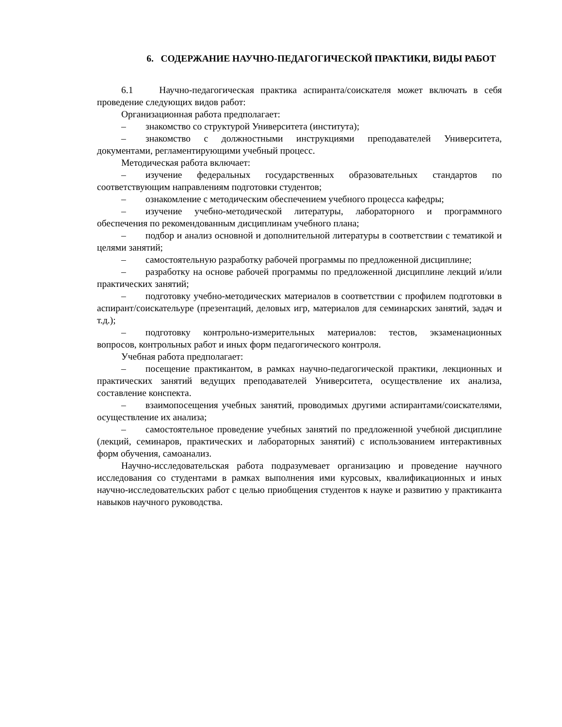6. СОДЕРЖАНИЕ НАУЧНО-ПЕДАГОГИЧЕСКОЙ ПРАКТИКИ, ВИДЫ РАБОТ
6.1 Научно-педагогическая практика аспиранта/соискателя может включать в себя проведение следующих видов работ:
Организационная работа предполагает:
– знакомство со структурой Университета (института);
– знакомство с должностными инструкциями преподавателей Университета, документами, регламентирующими учебный процесс.
Методическая работа включает:
– изучение федеральных государственных образовательных стандартов по соответствующим направлениям подготовки студентов;
– ознакомление с методическим обеспечением учебного процесса кафедры;
– изучение учебно-методической литературы, лабораторного и программного обеспечения по рекомендованным дисциплинам учебного плана;
– подбор и анализ основной и дополнительной литературы в соответствии с тематикой и целями занятий;
– самостоятельную разработку рабочей программы по предложенной дисциплине;
– разработку на основе рабочей программы по предложенной дисциплине лекций и/или практических занятий;
– подготовку учебно-методических материалов в соответствии с профилем подготовки в аспирант/соискательуре (презентаций, деловых игр, материалов для семинарских занятий, задач и т.д.);
– подготовку контрольно-измерительных материалов: тестов, экзаменационных вопросов, контрольных работ и иных форм педагогического контроля.
Учебная работа предполагает:
– посещение практикантом, в рамках научно-педагогической практики, лекционных и практических занятий ведущих преподавателей Университета, осуществление их анализа, составление конспекта.
– взаимопосещения учебных занятий, проводимых другими аспирантами/соискателями, осуществление их анализа;
– самостоятельное проведение учебных занятий по предложенной учебной дисциплине (лекций, семинаров, практических и лабораторных занятий) с использованием интерактивных форм обучения, самоанализ.
Научно-исследовательская работа подразумевает организацию и проведение научного исследования со студентами в рамках выполнения ими курсовых, квалификационных и иных научно-исследовательских работ с целью приобщения студентов к науке и развитию у практиканта навыков научного руководства.